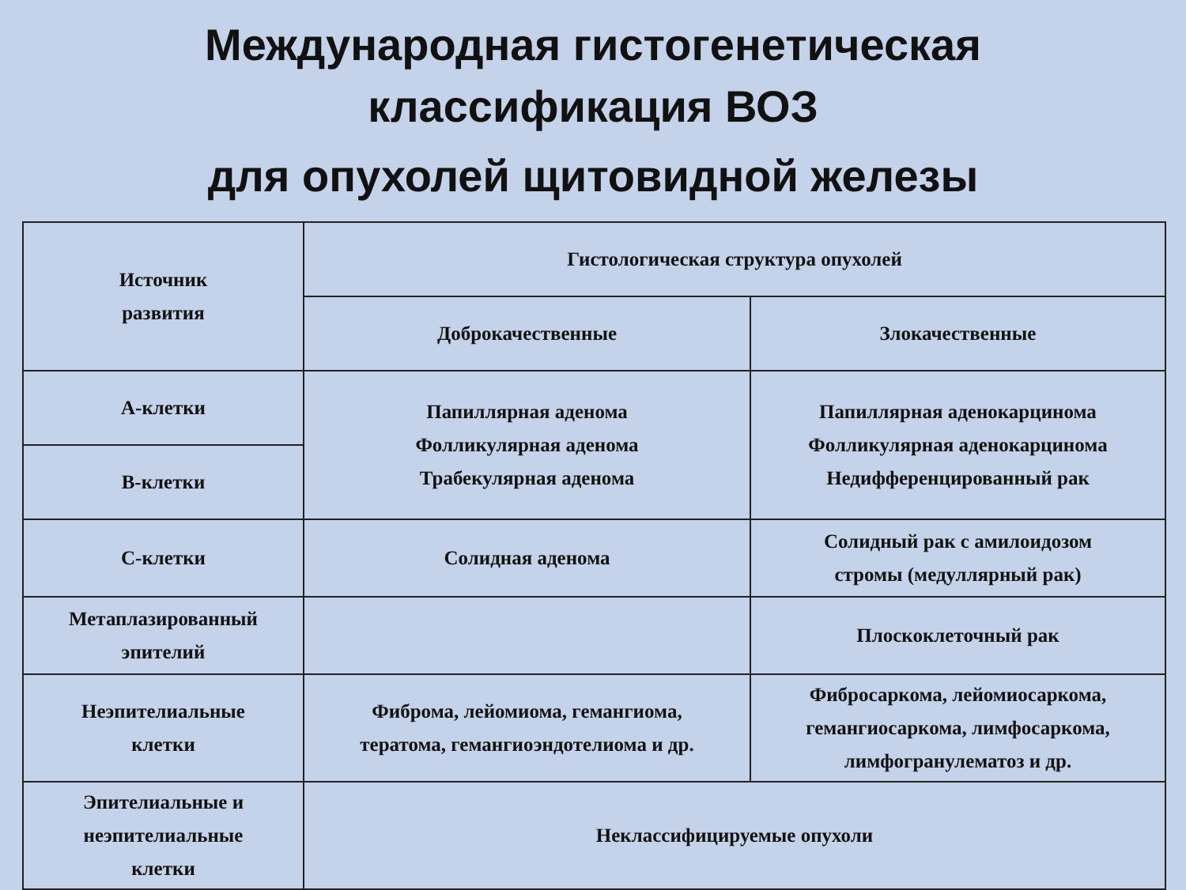Международная гистогенетическая
классификация ВОЗ
для опухолей щитовидной железы
| Источник развития | Гистологическая структура опухолей | |
| --- | --- | --- |
| | Доброкачественные | Злокачественные |
| А-клетки | Папиллярная аденома Фолликулярная аденома Трабекулярная аденома | Папиллярная аденокарцинома Фолликулярная аденокарцинома Недифференцированный рак |
| В-клетки | | |
| С-клетки | Солидная аденома | Солидный рак с амилоидозом стромы (медуллярный рак) |
| Метаплазированный эпителий | | Плоскоклеточный рак |
| Неэпителиальные клетки | Фиброма, лейомиома, гемангиома, тератома, гемангиоэндотелиома и др. | Фибросаркома, лейомиосаркома, гемангиосаркома, лимфосаркома, лимфогранулематоз и др. |
| Эпителиальные и неэпителиальные клетки | Неклассифицируемые опухоли | |